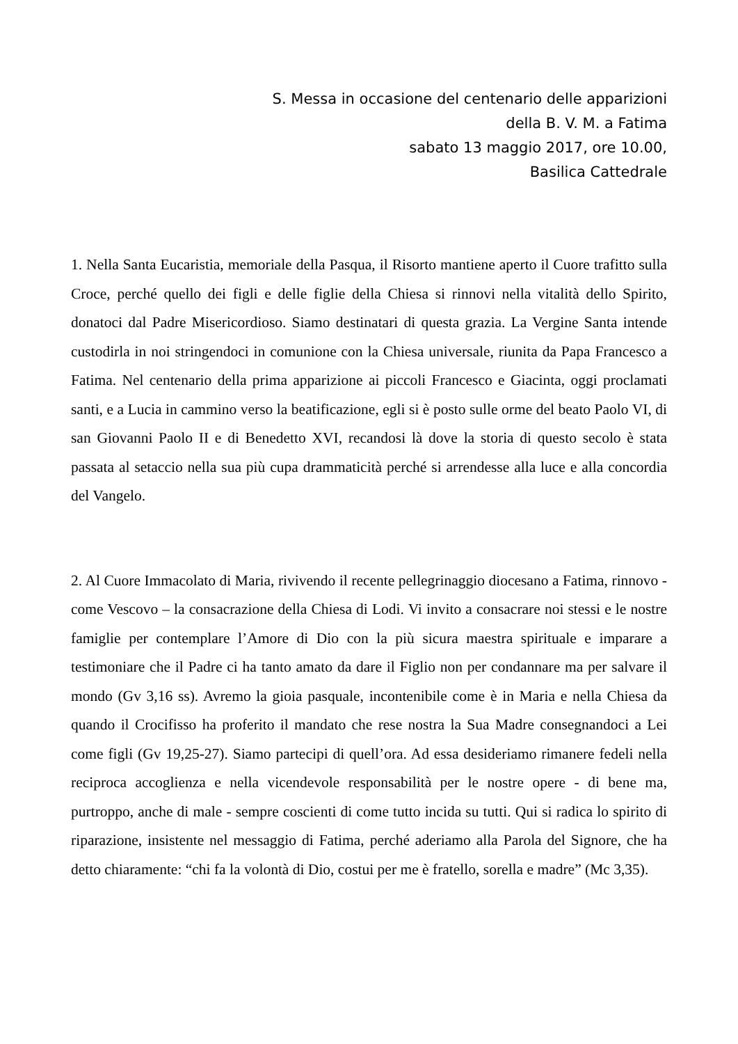S. Messa in occasione del centenario delle apparizioni
della B. V. M. a Fatima
sabato 13 maggio 2017, ore 10.00,
Basilica Cattedrale
1. Nella Santa Eucaristia, memoriale della Pasqua, il Risorto mantiene aperto il Cuore trafitto sulla Croce, perché quello dei figli e delle figlie della Chiesa si rinnovi nella vitalità dello Spirito, donatoci dal Padre Misericordioso. Siamo destinatari di questa grazia. La Vergine Santa intende custodirla in noi stringendoci in comunione con la Chiesa universale, riunita da Papa Francesco a Fatima. Nel centenario della prima apparizione ai piccoli Francesco e Giacinta, oggi proclamati santi, e a Lucia in cammino verso la beatificazione, egli si è posto sulle orme del beato Paolo VI, di san Giovanni Paolo II e di Benedetto XVI, recandosi là dove la storia di questo secolo è stata passata al setaccio nella sua più cupa drammaticità perché si arrendesse alla luce e alla concordia del Vangelo.
2. Al Cuore Immacolato di Maria, rivivendo il recente pellegrinaggio diocesano a Fatima, rinnovo - come Vescovo – la consacrazione della Chiesa di Lodi. Vi invito a consacrare noi stessi e le nostre famiglie per contemplare l’Amore di Dio con la più sicura maestra spirituale e imparare a testimoniare che il Padre ci ha tanto amato da dare il Figlio non per condannare ma per salvare il mondo (Gv 3,16 ss). Avremo la gioia pasquale, incontenibile come è in Maria e nella Chiesa da quando il Crocifisso ha proferito il mandato che rese nostra la Sua Madre consegnandoci a Lei come figli (Gv 19,25-27). Siamo partecipi di quell’ora. Ad essa desideriamo rimanere fedeli nella reciproca accoglienza e nella vicendevole responsabilità per le nostre opere - di bene ma, purtroppo, anche di male - sempre coscienti di come tutto incida su tutti. Qui si radica lo spirito di riparazione, insistente nel messaggio di Fatima, perché aderiamo alla Parola del Signore, che ha detto chiaramente: “chi fa la volontà di Dio, costui per me è fratello, sorella e madre” (Mc 3,35).